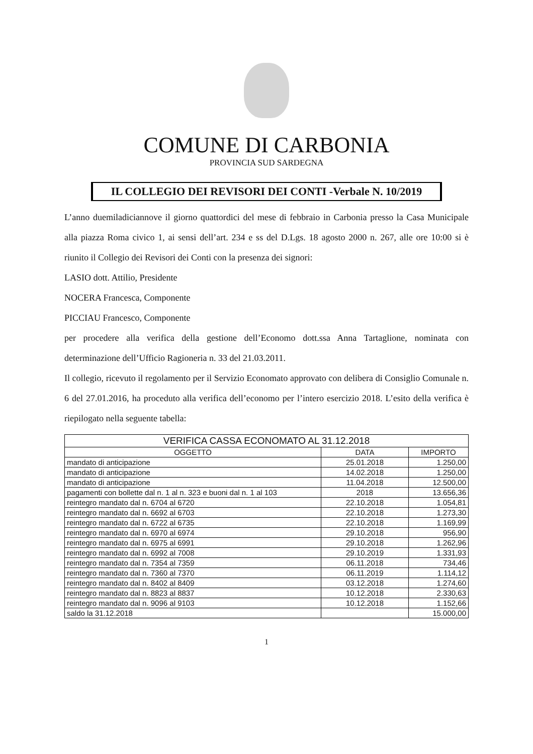COMUNE DI CARBONIA
PROVINCIA SUD SARDEGNA
IL COLLEGIO DEI REVISORI DEI CONTI -Verbale N. 10/2019
L’anno duemiladiciannove il giorno quattordici del mese di febbraio in Carbonia presso la Casa Municipale alla piazza Roma civico 1, ai sensi dell’art. 234 e ss del D.Lgs. 18 agosto 2000 n. 267, alle ore 10:00 si è riunito il Collegio dei Revisori dei Conti con la presenza dei signori:
LASIO dott. Attilio, Presidente
NOCERA Francesca, Componente
PICCIAU Francesco, Componente
per procedere alla verifica della gestione dell’Economo dott.ssa Anna Tartaglione, nominata con determinazione dell’Ufficio Ragioneria n. 33 del 21.03.2011.
Il collegio, ricevuto il regolamento per il Servizio Economato approvato con delibera di Consiglio Comunale n. 6 del 27.01.2016, ha proceduto alla verifica dell’economo per l’intero esercizio 2018. L’esito della verifica è riepilogato nella seguente tabella:
| VERIFICA CASSA ECONOMATO AL 31.12.2018 | | |
| --- | --- | --- |
| OGGETTO | DATA | IMPORTO |
| mandato di anticipazione | 25.01.2018 | 1.250,00 |
| mandato di anticipazione | 14.02.2018 | 1.250,00 |
| mandato di anticipazione | 11.04.2018 | 12.500,00 |
| pagamenti con bollette dal n. 1 al n. 323 e buoni dal n. 1 al 103 | 2018 | 13.656,36 |
| reintegro mandato dal n. 6704 al 6720 | 22.10.2018 | 1.054,81 |
| reintegro mandato dal n. 6692 al 6703 | 22.10.2018 | 1.273,30 |
| reintegro mandato dal n. 6722 al 6735 | 22.10.2018 | 1.169,99 |
| reintegro mandato dal n. 6970 al 6974 | 29.10.2018 | 956,90 |
| reintegro mandato dal n. 6975 al 6991 | 29.10.2018 | 1.262,96 |
| reintegro mandato dal n. 6992 al 7008 | 29.10.2019 | 1.331,93 |
| reintegro mandato dal n. 7354 al 7359 | 06.11.2018 | 734,46 |
| reintegro mandato dal n. 7360 al 7370 | 06.11.2019 | 1.114,12 |
| reintegro mandato dal n. 8402 al 8409 | 03.12.2018 | 1.274,60 |
| reintegro mandato dal n. 8823 al 8837 | 10.12.2018 | 2.330,63 |
| reintegro mandato dal n. 9096 al 9103 | 10.12.2018 | 1.152,66 |
| saldo la 31.12.2018 | | 15.000,00 |
1